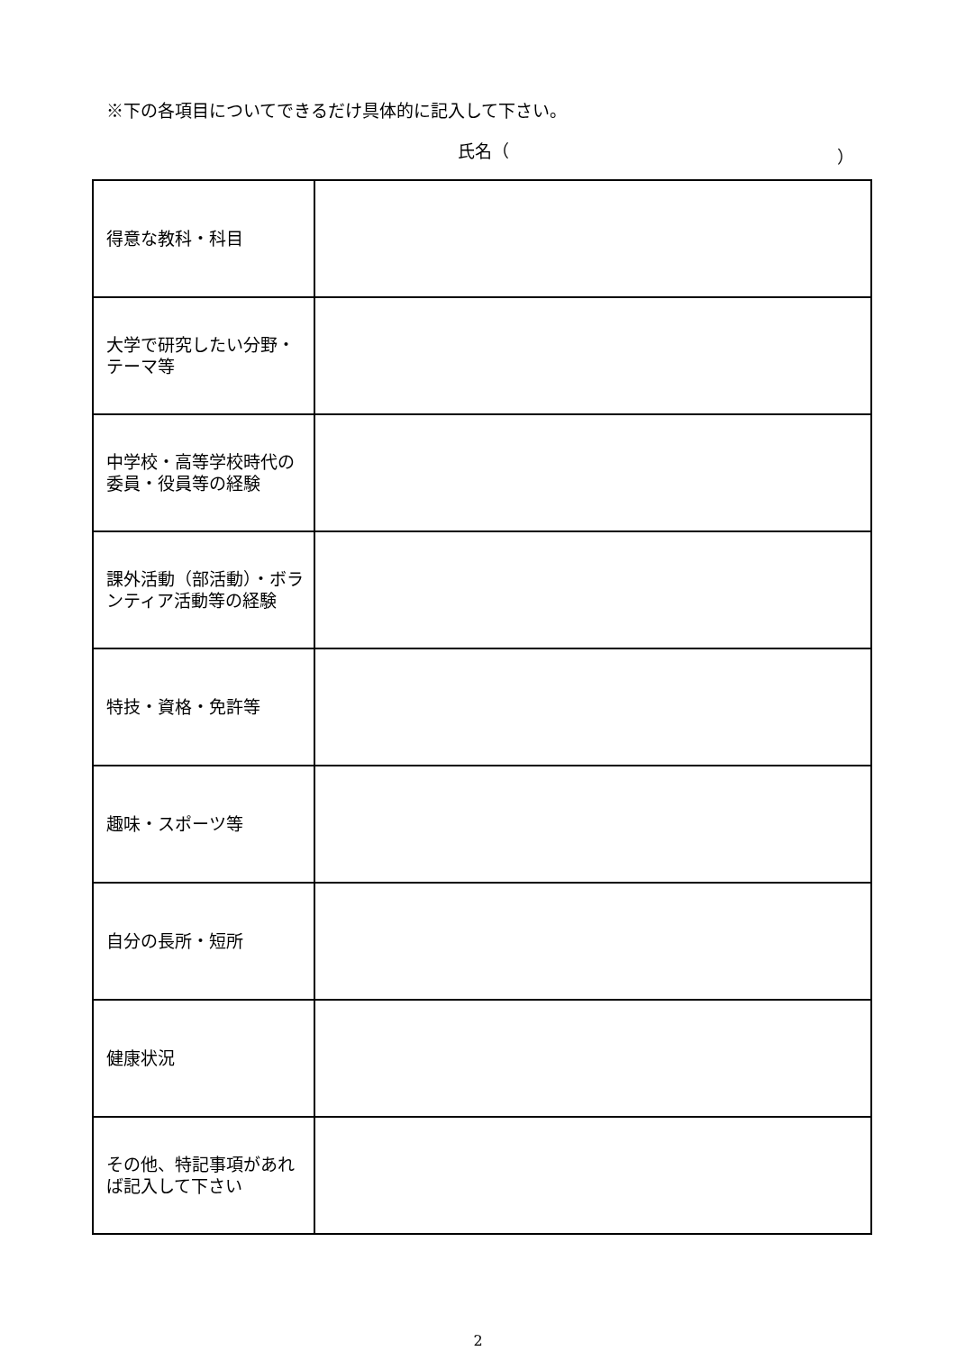※下の各項目についてできるだけ具体的に記入して下さい。
氏名（ ）
| 得意な教科・科目 | |
| 大学で研究したい分野・テーマ等 | |
| 中学校・高等学校時代の委員・役員等の経験 | |
| 課外活動（部活動）・ボランティア活動等の経験 | |
| 特技・資格・免許等 | |
| 趣味・スポーツ等 | |
| 自分の長所・短所 | |
| 健康状況 | |
| その他、特記事項があれば記入して下さい | |
2